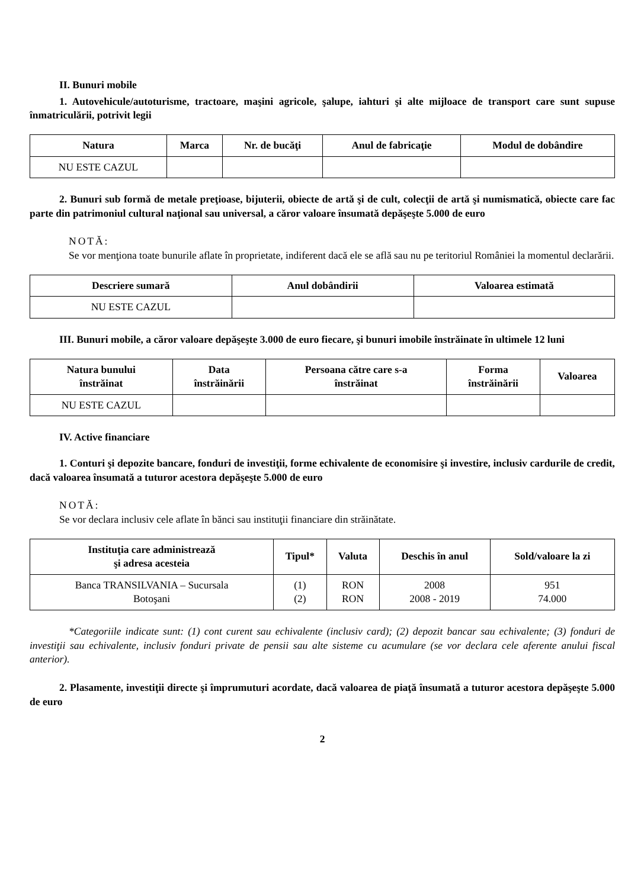II. Bunuri mobile
1. Autovehicule/autoturisme, tractoare, maşini agricole, şalupe, iahturi şi alte mijloace de transport care sunt supuse înmatriculării, potrivit legii
| Natura | Marca | Nr. de bucăţi | Anul de fabricaţie | Modul de dobândire |
| --- | --- | --- | --- | --- |
| NU ESTE CAZUL | | | | |
2. Bunuri sub formă de metale preţioase, bijuterii, obiecte de artă şi de cult, colecţii de artă şi numismatică, obiecte care fac parte din patrimoniul cultural naţional sau universal, a căror valoare însumată depăşeşte 5.000 de euro
NOTĂ:
Se vor menţiona toate bunurile aflate în proprietate, indiferent dacă ele se află sau nu pe teritoriul României la momentul declarării.
| Descriere sumară | Anul dobândirii | Valoarea estimată |
| --- | --- | --- |
| NU ESTE CAZUL | | |
III. Bunuri mobile, a căror valoare depăşeşte 3.000 de euro fiecare, şi bunuri imobile înstrăinate în ultimele 12 luni
| Natura bunului înstrăinat | Data înstrăinării | Persoana către care s-a înstrăinat | Forma înstrăinării | Valoarea |
| --- | --- | --- | --- | --- |
| NU ESTE CAZUL | | | | |
IV. Active financiare
1. Conturi şi depozite bancare, fonduri de investiţii, forme echivalente de economisire şi investire, inclusiv cardurile de credit, dacă valoarea însumată a tuturor acestora depăşeşte 5.000 de euro
NOTĂ:
Se vor declara inclusiv cele aflate în bănci sau instituţii financiare din străinătate.
| Instituţia care administrează şi adresa acesteia | Tipul* | Valuta | Deschis în anul | Sold/valoare la zi |
| --- | --- | --- | --- | --- |
| Banca TRANSILVANIA – Sucursala Botoşani | (1) (2) | RON RON | 2008 2008 - 2019 | 951 74.000 |
*Categoriile indicate sunt: (1) cont curent sau echivalente (inclusiv card); (2) depozit bancar sau echivalente; (3) fonduri de investiţii sau echivalente, inclusiv fonduri private de pensii sau alte sisteme cu acumulare (se vor declara cele aferente anului fiscal anterior).
2. Plasamente, investiţii directe şi împrumuturi acordate, dacă valoarea de piaţă însumată a tuturor acestora depăşeşte 5.000 de euro
2